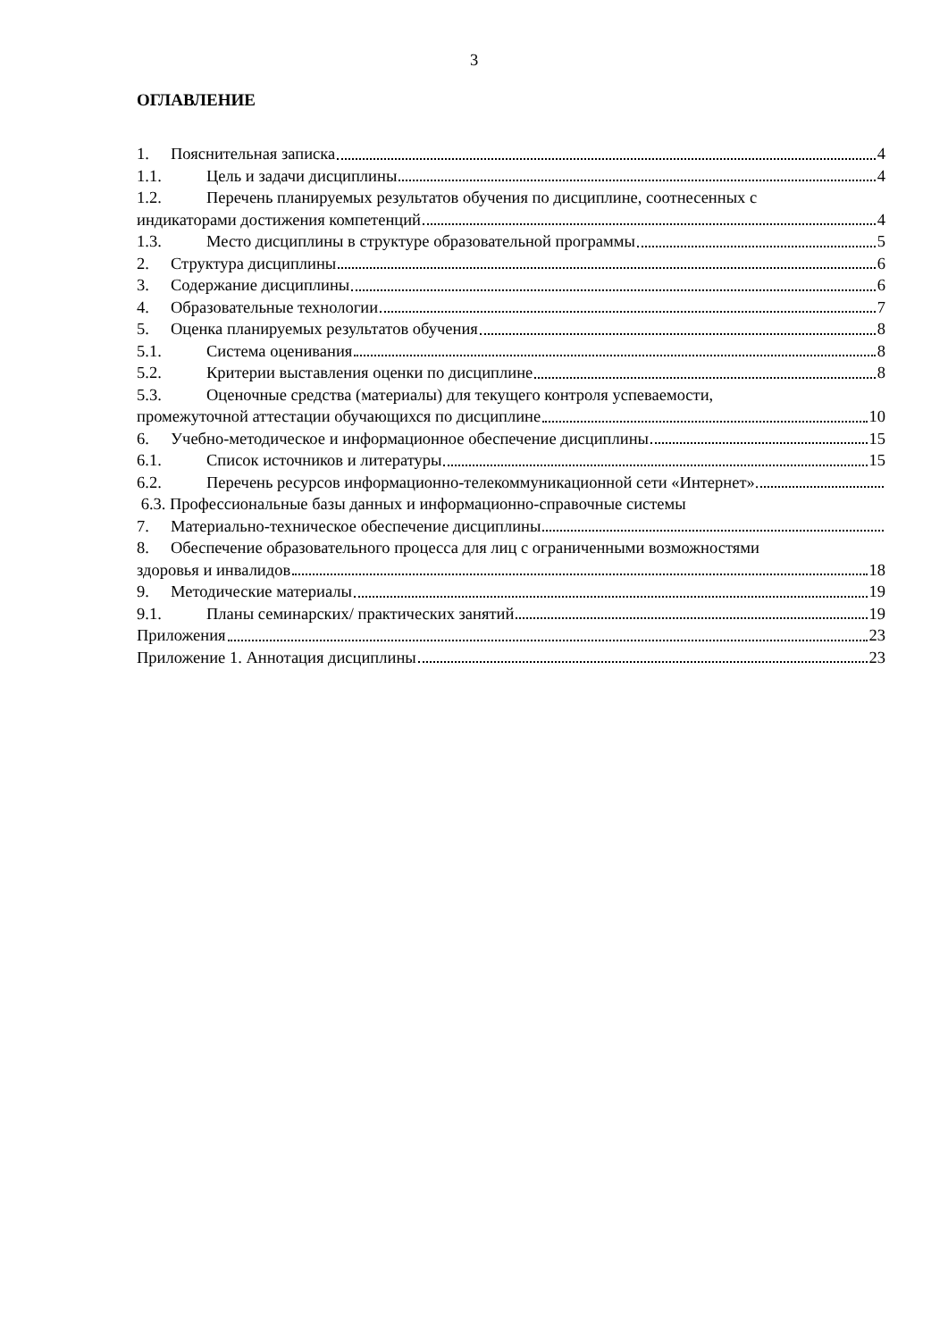3
ОГЛАВЛЕНИЕ
1. Пояснительная записка 4
1.1. Цель и задачи дисциплины 4
1.2. Перечень планируемых результатов обучения по дисциплине, соотнесенных с
индикаторами достижения компетенций 4
1.3. Место дисциплины в структуре образовательной программы 5
2. Структура дисциплины 6
3. Содержание дисциплины 6
4. Образовательные технологии 7
5. Оценка планируемых результатов обучения 8
5.1. Система оценивания 8
5.2. Критерии выставления оценки по дисциплине 8
5.3. Оценочные средства (материалы) для текущего контроля успеваемости,
промежуточной аттестации обучающихся по дисциплине 10
6. Учебно-методическое и информационное обеспечение дисциплины 15
6.1. Список источников и литературы 15
6.2. Перечень ресурсов информационно-телекоммуникационной сети «Интернет».
6.3. Профессиональные базы данных и информационно-справочные системы
7. Материально-техническое обеспечение дисциплины
8. Обеспечение образовательного процесса для лиц с ограниченными возможностями
здоровья и инвалидов 18
9. Методические материалы 19
9.1. Планы семинарских/ практических занятий 19
Приложения 23
Приложение 1. Аннотация дисциплины 23